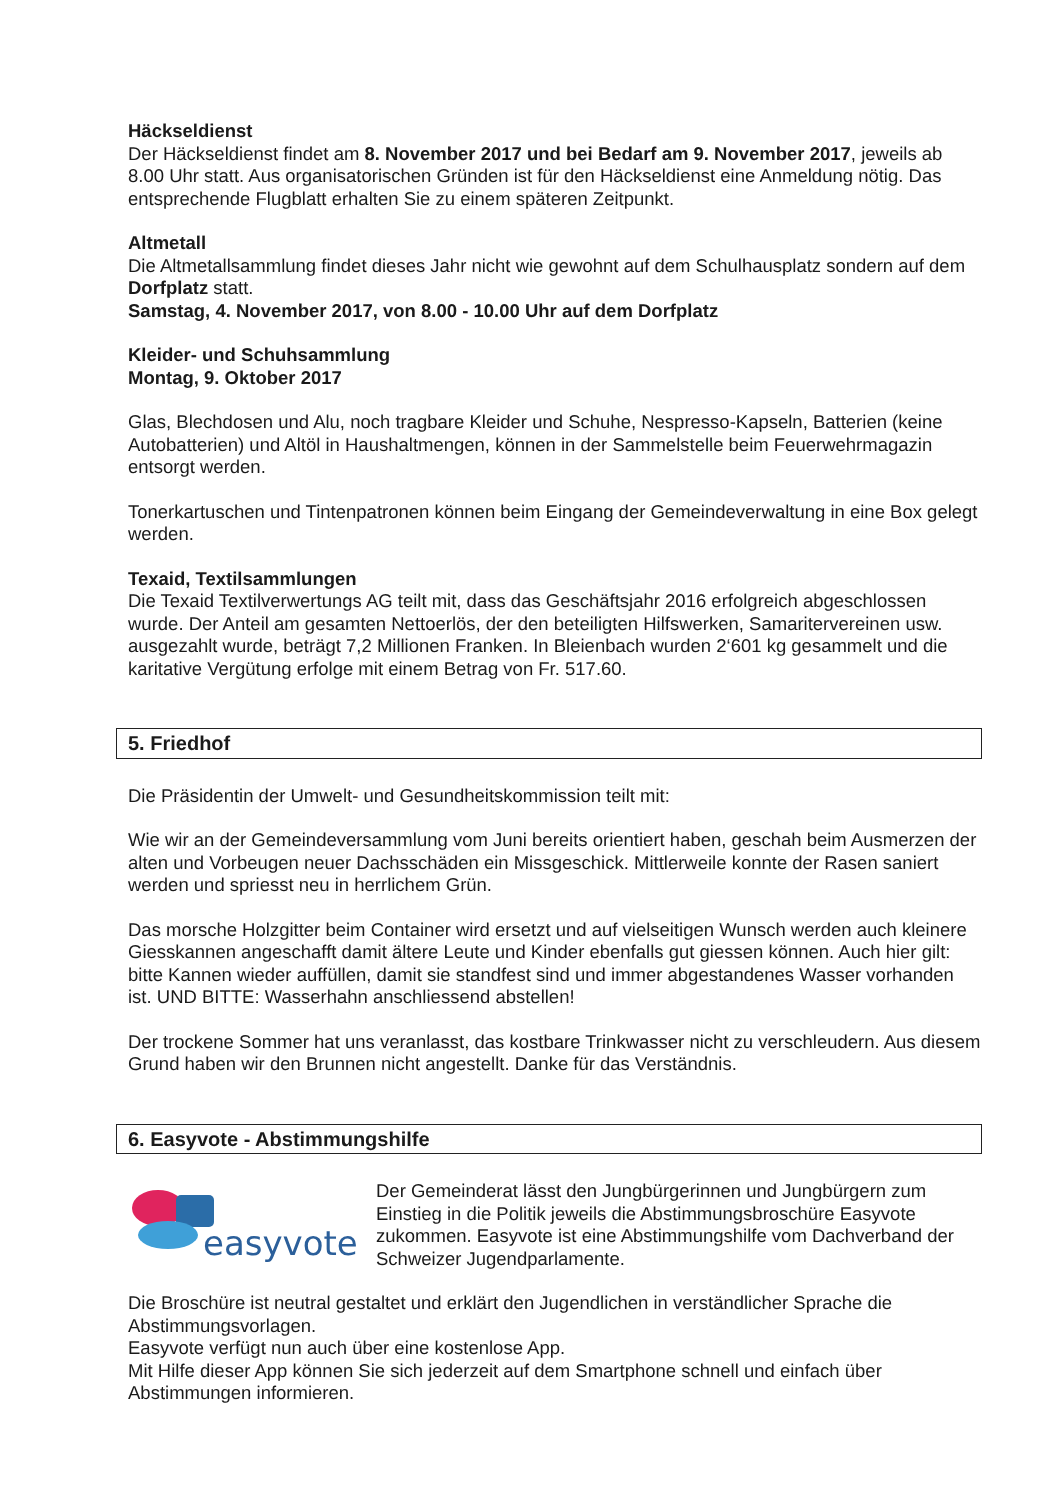Häckseldienst
Der Häckseldienst findet am 8. November 2017 und bei Bedarf am 9. November 2017, jeweils ab 8.00 Uhr statt. Aus organisatorischen Gründen ist für den Häckseldienst eine Anmeldung nötig. Das entsprechende Flugblatt erhalten Sie zu einem späteren Zeitpunkt.
Altmetall
Die Altmetallsammlung findet dieses Jahr nicht wie gewohnt auf dem Schulhausplatz sondern auf dem Dorfplatz statt.
Samstag, 4. November 2017, von 8.00 - 10.00 Uhr auf dem Dorfplatz
Kleider- und Schuhsammlung
Montag, 9. Oktober 2017
Glas, Blechdosen und Alu, noch tragbare Kleider und Schuhe, Nespresso-Kapseln, Batterien (keine Autobatterien) und Altöl in Haushaltmengen, können in der Sammelstelle beim Feuerwehrmagazin entsorgt werden.
Tonerkartuschen und Tintenpatronen können beim Eingang der Gemeindeverwaltung in eine Box gelegt werden.
Texaid, Textilsammlungen
Die Texaid Textilverwertungs AG teilt mit, dass das Geschäftsjahr 2016 erfolgreich abgeschlossen wurde. Der Anteil am gesamten Nettoerlös, der den beteiligten Hilfswerken, Samaritervereinen usw. ausgezahlt wurde, beträgt 7,2 Millionen Franken. In Bleienbach wurden 2‘601 kg gesammelt und die karitative Vergütung erfolge mit einem Betrag von Fr. 517.60.
5. Friedhof
Die Präsidentin der Umwelt- und Gesundheitskommission teilt mit:
Wie wir an der Gemeindeversammlung vom Juni bereits orientiert haben, geschah beim Ausmerzen der alten und Vorbeugen neuer Dachsschäden ein Missgeschick. Mittlerweile konnte der Rasen saniert werden und spriesst neu in herrlichem Grün.
Das morsche Holzgitter beim Container wird ersetzt und auf vielseitigen Wunsch werden auch kleinere Giesskannen angeschafft damit ältere Leute und Kinder ebenfalls gut giessen können. Auch hier gilt: bitte Kannen wieder auffüllen, damit sie standfest sind und immer abgestandenes Wasser vorhanden ist. UND BITTE: Wasserhahn anschliessend abstellen!
Der trockene Sommer hat uns veranlasst, das kostbare Trinkwasser nicht zu verschleudern. Aus diesem Grund haben wir den Brunnen nicht angestellt. Danke für das Verständnis.
6. Easyvote - Abstimmungshilfe
easyvote
Der Gemeinderat lässt den Jungbürgerinnen und Jungbürgern zum Einstieg in die Politik jeweils die Abstimmungsbroschüre Easyvote zukommen. Easyvote ist eine Abstimmungshilfe vom Dachverband der Schweizer Jugendparlamente.
Die Broschüre ist neutral gestaltet und erklärt den Jugendlichen in verständlicher Sprache die Abstimmungsvorlagen.
Easyvote verfügt nun auch über eine kostenlose App.
Mit Hilfe dieser App können Sie sich jederzeit auf dem Smartphone schnell und einfach über Abstimmungen informieren.